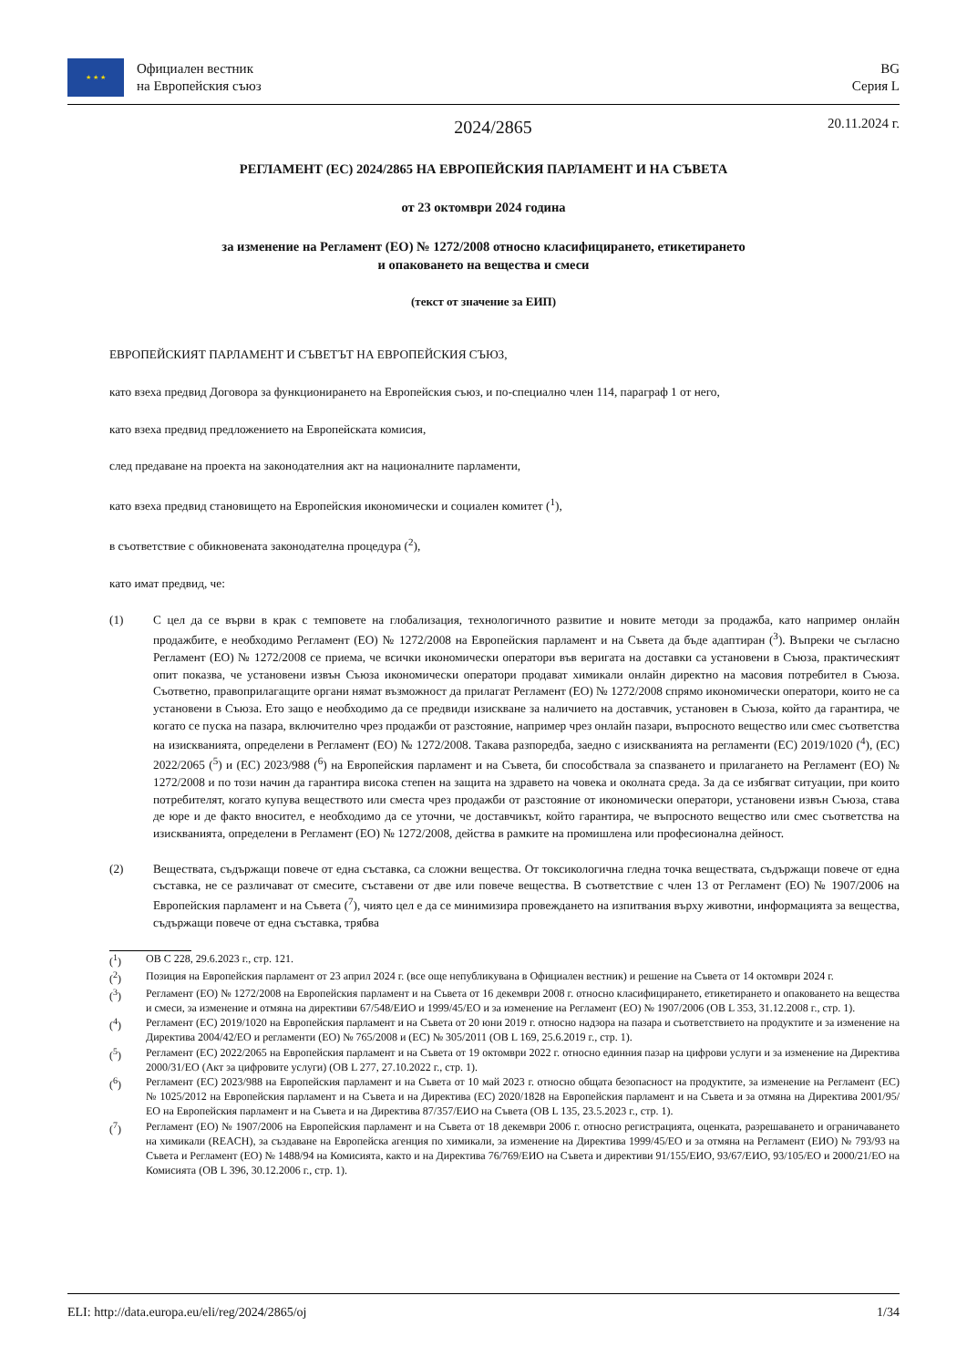★ ★ ★
Официален вестник
на Европейския съюз
BG
Серия L
2024/2865
20.11.2024 г.
РЕГЛАМЕНТ (ЕС) 2024/2865 НА ЕВРОПЕЙСКИЯ ПАРЛАМЕНТ И НА СЪВЕТА
от 23 октомври 2024 година
за изменение на Регламент (ЕО) № 1272/2008 относно класифицирането, етикетирането
и опаковането на вещества и смеси
(текст от значение за ЕИП)
ЕВРОПЕЙСКИЯТ ПАРЛАМЕНТ И СЪВЕТЪТ НА ЕВРОПЕЙСКИЯ СЪЮЗ,
като взеха предвид Договора за функционирането на Европейския съюз, и по-специално член 114, параграф 1 от него,
като взеха предвид предложението на Европейската комисия,
след предаване на проекта на законодателния акт на националните парламенти,
като взеха предвид становището на Европейския икономически и социален комитет (<sup>1</sup>),
в съответствие с обикновената законодателна процедура (<sup>2</sup>),
като имат предвид, че:
(1) С цел да се върви в крак с темповете на глобализация, технологичното развитие и новите методи за продажба, като например онлайн продажбите, е необходимо Регламент (ЕО) № 1272/2008 на Европейския парламент и на Съвета да бъде адаптиран (<sup>3</sup>). Въпреки че съгласно Регламент (ЕО) № 1272/2008 се приема, че всички икономически оператори във веригата на доставки са установени в Съюза, практическият опит показва, че установени извън Съюза икономически оператори продават химикали онлайн директно на масовия потребител в Съюза. Съответно, правоприлагащите органи нямат възможност да прилагат Регламент (ЕО) № 1272/2008 спрямо икономически оператори, които не са установени в Съюза. Ето защо е необходимо да се предвиди изискване за наличието на доставчик, установен в Съюза, който да гарантира, че когато се пуска на пазара, включително чрез продажби от разстояние, например чрез онлайн пазари, въпросното вещество или смес съответства на изискванията, определени в Регламент (ЕО) № 1272/2008. Такава разпоредба, заедно с изискванията на регламенти (ЕС) 2019/1020 (<sup>4</sup>), (ЕС) 2022/2065 (<sup>5</sup>) и (ЕС) 2023/988 (<sup>6</sup>) на Европейския парламент и на Съвета, би способствала за спазването и прилагането на Регламент (ЕО) № 1272/2008 и по този начин да гарантира висока степен на защита на здравето на човека и околната среда. За да се избягват ситуации, при които потребителят, когато купува веществото или сместа чрез продажби от разстояние от икономически оператори, установени извън Съюза, става де юре и де факто вносител, е необходимо да се уточни, че доставчикът, който гарантира, че въпросното вещество или смес съответства на изискванията, определени в Регламент (ЕО) № 1272/2008, действа в рамките на промишлена или професионална дейност.
(2) Веществата, съдържащи повече от една съставка, са сложни вещества. От токсикологична гледна точка веществата, съдържащи повече от една съставка, не се различават от смесите, съставени от две или повече вещества. В съответствие с член 13 от Регламент (ЕО) № 1907/2006 на Европейския парламент и на Съвета (<sup>7</sup>), чиято цел е да се минимизира провеждането на изпитвания върху животни, информацията за вещества, съдържащи повече от една съставка, трябва
(<sup>1</sup>) ОВ C 228, 29.6.2023 г., стр. 121.
(<sup>2</sup>) Позиция на Европейския парламент от 23 април 2024 г. (все още непубликувана в Официален вестник) и решение на Съвета от 14 октомври 2024 г.
(<sup>3</sup>) Регламент (ЕО) № 1272/2008 на Европейския парламент и на Съвета от 16 декември 2008 г. относно класифицирането, етикетирането и опаковането на вещества и смеси, за изменение и отмяна на директиви 67/548/ЕИО и 1999/45/ЕО и за изменение на Регламент (ЕО) № 1907/2006 (ОВ L 353, 31.12.2008 г., стр. 1).
(<sup>4</sup>) Регламент (ЕС) 2019/1020 на Европейския парламент и на Съвета от 20 юни 2019 г. относно надзора на пазара и съответствието на продуктите и за изменение на Директива 2004/42/ЕО и регламенти (ЕО) № 765/2008 и (ЕС) № 305/2011 (ОВ L 169, 25.6.2019 г., стр. 1).
(<sup>5</sup>) Регламент (ЕС) 2022/2065 на Европейския парламент и на Съвета от 19 октомври 2022 г. относно единния пазар на цифрови услуги и за изменение на Директива 2000/31/ЕО (Акт за цифровите услуги) (ОВ L 277, 27.10.2022 г., стр. 1).
(<sup>6</sup>) Регламент (ЕС) 2023/988 на Европейския парламент и на Съвета от 10 май 2023 г. относно общата безопасност на продуктите, за изменение на Регламент (ЕС) № 1025/2012 на Европейския парламент и на Съвета и на Директива (ЕС) 2020/1828 на Европейския парламент и на Съвета и за отмяна на Директива 2001/95/ЕО на Европейския парламент и на Съвета и на Директива 87/357/ЕИО на Съвета (ОВ L 135, 23.5.2023 г., стр. 1).
(<sup>7</sup>) Регламент (ЕО) № 1907/2006 на Европейския парламент и на Съвета от 18 декември 2006 г. относно регистрацията, оценката, разрешаването и ограничаването на химикали (REACH), за създаване на Европейска агенция по химикали, за изменение на Директива 1999/45/ЕО и за отмяна на Регламент (ЕИО) № 793/93 на Съвета и Регламент (ЕО) № 1488/94 на Комисията, както и на Директива 76/769/ЕИО на Съвета и директиви 91/155/ЕИО, 93/67/ЕИО, 93/105/ЕО и 2000/21/ЕО на Комисията (ОВ L 396, 30.12.2006 г., стр. 1).
ELI: http://data.europa.eu/eli/reg/2024/2865/oj 1/34